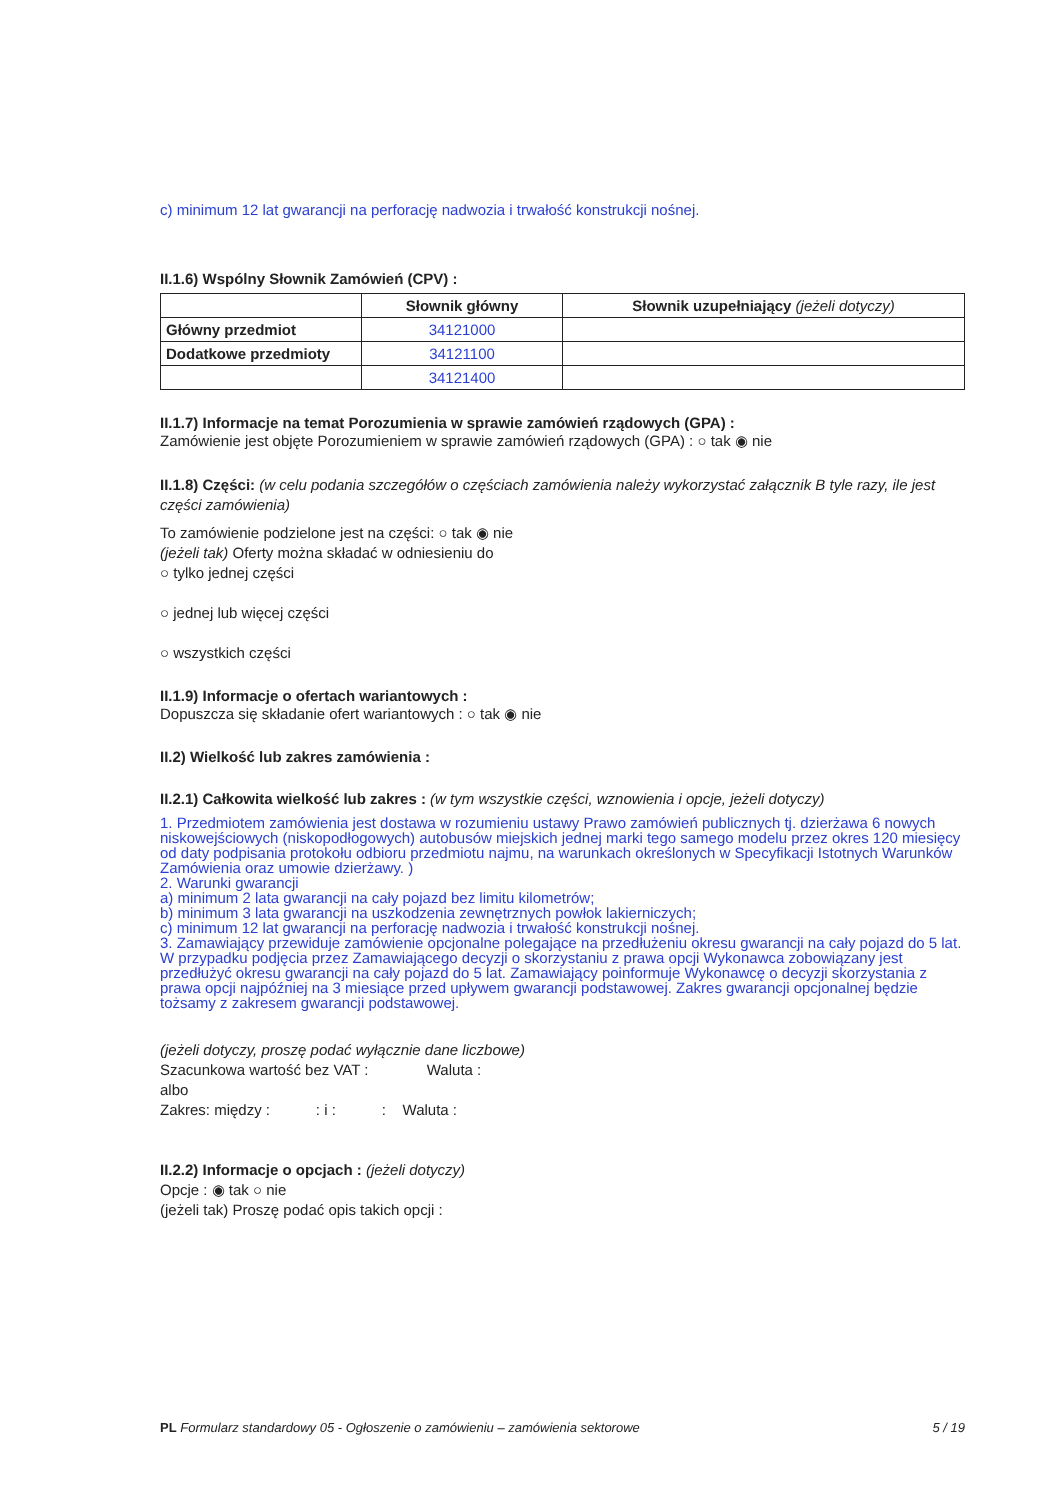c) minimum 12 lat gwarancji na perforację nadwozia i trwałość konstrukcji nośnej.
II.1.6) Wspólny Słownik Zamówień (CPV) :
| | Słownik główny | Słownik uzupełniający (jeżeli dotyczy) |
| --- | --- | --- |
| Główny przedmiot | 34121000 | |
| Dodatkowe przedmioty | 34121100 | |
| | 34121400 | |
II.1.7) Informacje na temat Porozumienia w sprawie zamówień rządowych (GPA) :
Zamówienie jest objęte Porozumieniem w sprawie zamówień rządowych (GPA) : ○ tak ◉ nie
II.1.8) Części: (w celu podania szczegółów o częściach zamówienia należy wykorzystać załącznik B tyle razy, ile jest części zamówienia)
To zamówienie podzielone jest na części: ○ tak ◉ nie
(jeżeli tak) Oferty można składać w odniesieniu do
○ tylko jednej części
○ jednej lub więcej części
○ wszystkich części
II.1.9) Informacje o ofertach wariantowych :
Dopuszcza się składanie ofert wariantowych : ○ tak ◉ nie
II.2) Wielkość lub zakres zamówienia :
II.2.1) Całkowita wielkość lub zakres : (w tym wszystkie części, wznowienia i opcje, jeżeli dotyczy)
1. Przedmiotem zamówienia jest dostawa w rozumieniu ustawy Prawo zamówień publicznych tj. dzierżawa 6 nowych niskowejściowych (niskopodłogowych) autobusów miejskich jednej marki tego samego modelu przez okres 120 miesięcy od daty podpisania protokołu odbioru przedmiotu najmu, na warunkach określonych w Specyfikacji Istotnych Warunków Zamówienia oraz umowie dzierżawy. )
2. Warunki gwarancji
a) minimum 2 lata gwarancji na cały pojazd bez limitu kilometrów;
b) minimum 3 lata gwarancji na uszkodzenia zewnętrznych powłok lakierniczych;
c) minimum 12 lat gwarancji na perforację nadwozia i trwałość konstrukcji nośnej.
3. Zamawiający przewiduje zamówienie opcjonalne polegające na przedłużeniu okresu gwarancji na cały pojazd do 5 lat. W przypadku podjęcia przez Zamawiającego decyzji o skorzystaniu z prawa opcji Wykonawca zobowiązany jest przedłużyć okresu gwarancji na cały pojazd do 5 lat. Zamawiający poinformuje Wykonawcę o decyzji skorzystania z prawa opcji najpóźniej na 3 miesiące przed upływem gwarancji podstawowej. Zakres gwarancji opcjonalnej będzie tożsamy z zakresem gwarancji podstawowej.
(jeżeli dotyczy, proszę podać wyłącznie dane liczbowe)
Szacunkowa wartość bez VAT : Waluta :
albo
Zakres: między : : i : : Waluta :
II.2.2) Informacje o opcjach : (jeżeli dotyczy)
Opcje : ◉ tak ○ nie
(jeżeli tak) Proszę podać opis takich opcji :
PL Formularz standardowy 05 - Ogłoszenie o zamówieniu – zamówienia sektorowe 5 / 19